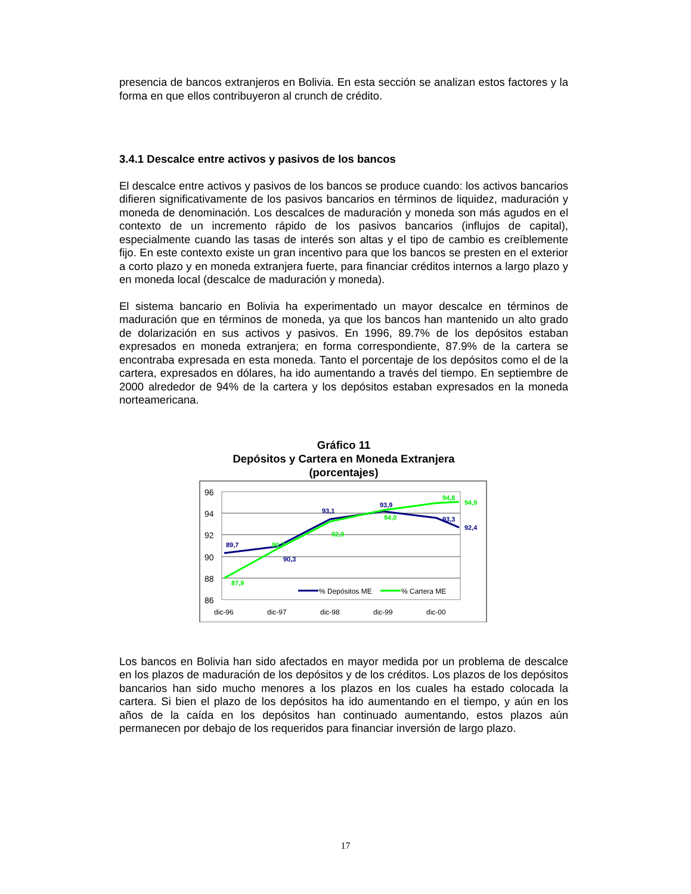presencia de bancos extranjeros en Bolivia. En esta sección se analizan estos factores y la forma en que ellos contribuyeron al crunch de crédito.
3.4.1 Descalce entre activos y pasivos de los bancos
El descalce entre activos y pasivos de los bancos se produce cuando: los activos bancarios difieren significativamente de los pasivos bancarios en términos de liquidez, maduración y moneda de denominación. Los descalces de maduración y moneda son más agudos en el contexto de un incremento rápido de los pasivos bancarios (influjos de capital), especialmente cuando las tasas de interés son altas y el tipo de cambio es creíblemente fijo. En este contexto existe un gran incentivo para que los bancos se presten en el exterior a corto plazo y en moneda extranjera fuerte, para financiar créditos internos a largo plazo y en moneda local (descalce de maduración y moneda).
El sistema bancario en Bolivia ha experimentado un mayor descalce en términos de maduración que en términos de moneda, ya que los bancos han mantenido un alto grado de dolarización en sus activos y pasivos. En 1996, 89.7% de los depósitos estaban expresados en moneda extranjera; en forma correspondiente, 87.9% de la cartera se encontraba expresada en esta moneda. Tanto el porcentaje de los depósitos como el de la cartera, expresados en dólares, ha ido aumentando a través del tiempo. En septiembre de 2000 alrededor de 94% de la cartera y los depósitos estaban expresados en la moneda norteamericana.
Gráfico 11
Depósitos y Cartera en Moneda Extranjera
(porcentajes)
96
94
92
90
88
86
dic-96
dic-97
dic-98
dic-99
dic-00
89,7
90,3
93,1
93,9
93,3
92,4
87,9
90,7
92,9
94,0
94,8
94,9
% Depósitos ME
% Cartera ME
Los bancos en Bolivia han sido afectados en mayor medida por un problema de descalce en los plazos de maduración de los depósitos y de los créditos. Los plazos de los depósitos bancarios han sido mucho menores a los plazos en los cuales ha estado colocada la cartera. Si bien el plazo de los depósitos ha ido aumentando en el tiempo, y aún en los años de la caída en los depósitos han continuado aumentando, estos plazos aún permanecen por debajo de los requeridos para financiar inversión de largo plazo.
17